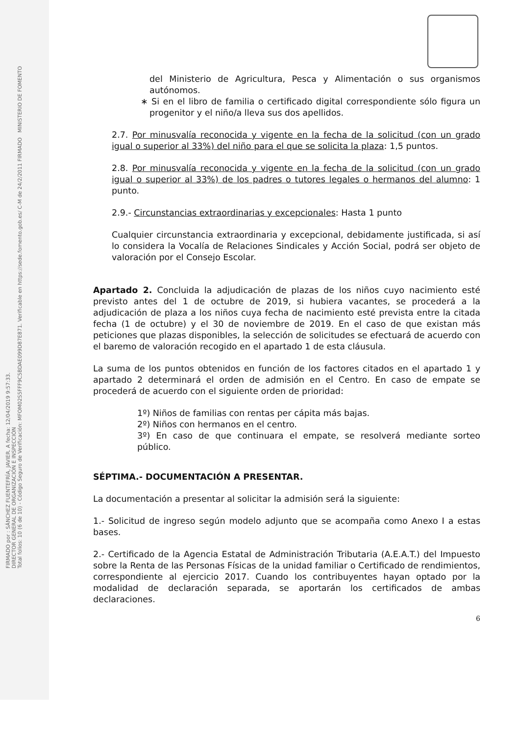FIRMADO por : SÁNCHEZ FUENTEFRÍA, JAVIER. A fecha: 12/04/2019 9:57:33.
DIRECTOR GENERAL DE ORGANIZACIÓN E INSPECCIÓN
Total folios: 10 (6 de 10) - Código Seguro de Verificación: MFOM02S5FFF9C5BDAE099D87E871. Verificable en https://sede.fomento.gob.es/ C-M de 24/2/2011 FIRMADO MINISTERIO DE FOMENTO
del Ministerio de Agricultura, Pesca y Alimentación o sus organismos autónomos.
∗ Si en el libro de familia o certificado digital correspondiente sólo figura un progenitor y el niño/a lleva sus dos apellidos.
2.7. Por minusvalía reconocida y vigente en la fecha de la solicitud (con un grado igual o superior al 33%) del niño para el que se solicita la plaza: 1,5 puntos.
2.8. Por minusvalía reconocida y vigente en la fecha de la solicitud (con un grado igual o superior al 33%) de los padres o tutores legales o hermanos del alumno: 1 punto.
2.9.- Circunstancias extraordinarias y excepcionales: Hasta 1 punto
Cualquier circunstancia extraordinaria y excepcional, debidamente justificada, si así lo considera la Vocalía de Relaciones Sindicales y Acción Social, podrá ser objeto de valoración por el Consejo Escolar.
Apartado 2. Concluida la adjudicación de plazas de los niños cuyo nacimiento esté previsto antes del 1 de octubre de 2019, si hubiera vacantes, se procederá a la adjudicación de plaza a los niños cuya fecha de nacimiento esté prevista entre la citada fecha (1 de octubre) y el 30 de noviembre de 2019. En el caso de que existan más peticiones que plazas disponibles, la selección de solicitudes se efectuará de acuerdo con el baremo de valoración recogido en el apartado 1 de esta cláusula.
La suma de los puntos obtenidos en función de los factores citados en el apartado 1 y apartado 2 determinará el orden de admisión en el Centro. En caso de empate se procederá de acuerdo con el siguiente orden de prioridad:
1º) Niños de familias con rentas per cápita más bajas.
2º) Niños con hermanos en el centro.
3º) En caso de que continuara el empate, se resolverá mediante sorteo público.
SÉPTIMA.- DOCUMENTACIÓN A PRESENTAR.
La documentación a presentar al solicitar la admisión será la siguiente:
1.- Solicitud de ingreso según modelo adjunto que se acompaña como Anexo I a estas bases.
2.- Certificado de la Agencia Estatal de Administración Tributaria (A.E.A.T.) del Impuesto sobre la Renta de las Personas Físicas de la unidad familiar o Certificado de rendimientos, correspondiente al ejercicio 2017. Cuando los contribuyentes hayan optado por la modalidad de declaración separada, se aportarán los certificados de ambas declaraciones.
6